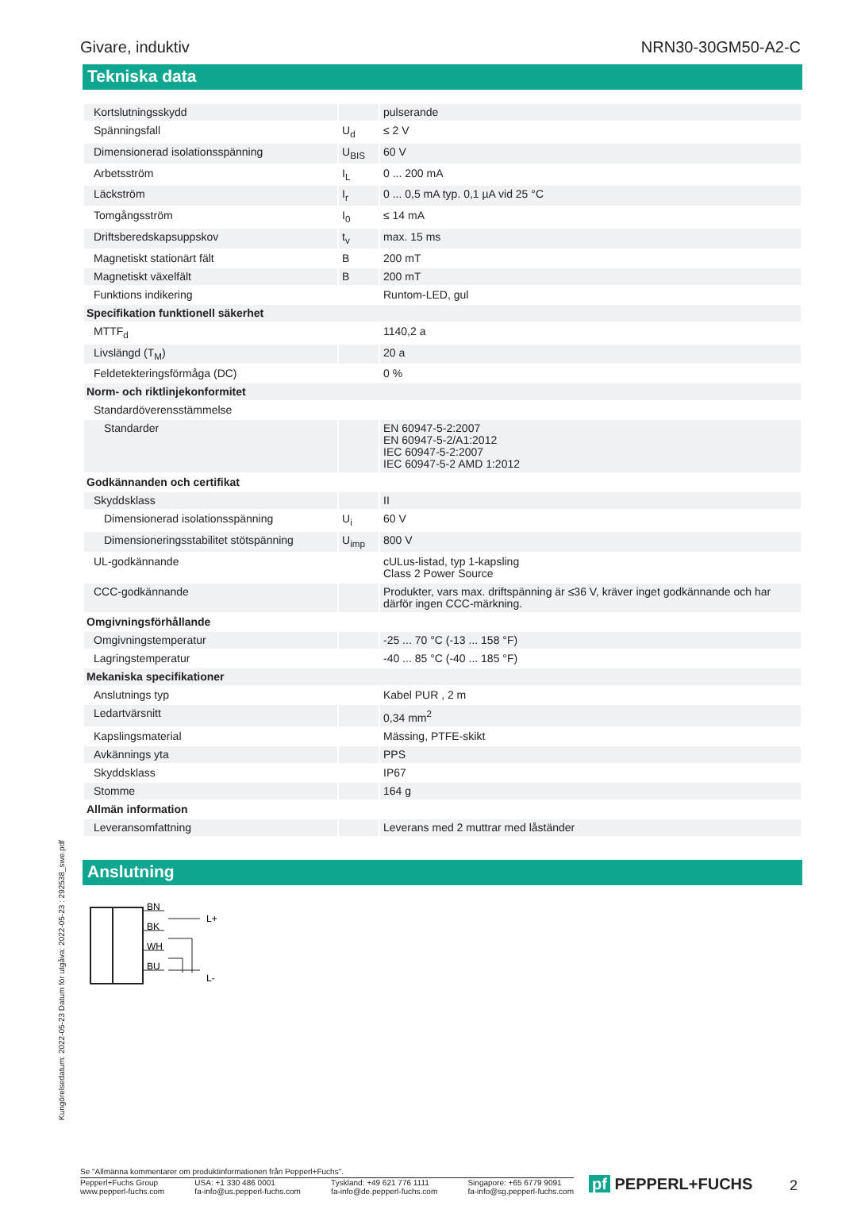Givare, induktiv NRN30-30GM50-A2-C
Tekniska data
| Kortslutningsskydd | | pulserande |
| Spänningsfall | U<sub>d</sub> | ≤ 2 V |
| Dimensionerad isolationsspänning | U<sub>BIS</sub> | 60 V |
| Arbetsström | I<sub>L</sub> | 0 ... 200 mA |
| Läckström | I<sub>r</sub> | 0 ... 0,5 mA typ. 0,1 µA vid 25 °C |
| Tomgångsström | I<sub>0</sub> | ≤ 14 mA |
| Driftsberedskapsuppskov | t<sub>v</sub> | max. 15 ms |
| Magnetiskt stationärt fält | B | 200 mT |
| Magnetiskt växelfält | B | 200 mT |
| Funktions indikering | | Runtom-LED, gul |
| Specifikation funktionell säkerhet | | |
| MTTF<sub>d</sub> | | 1140,2 a |
| Livslängd (T<sub>M</sub>) | | 20 a |
| Feldetekteringsförmåga (DC) | | 0 % |
| Norm- och riktlinjekonformitet | | |
| Standardöverensstämmelse | | |
| Standarder | | EN 60947-5-2:2007 EN 60947-5-2/A1:2012 IEC 60947-5-2:2007 IEC 60947-5-2 AMD 1:2012 |
| Godkännanden och certifikat | | |
| Skyddsklass | | II |
| Dimensionerad isolationsspänning | U<sub>i</sub> | 60 V |
| Dimensioneringsstabilitet stötspänning | U<sub>imp</sub> | 800 V |
| UL-godkännande | | cULus-listad, typ 1-kapsling Class 2 Power Source |
| CCC-godkännande | | Produkter, vars max. driftspänning är ≤36 V, kräver inget godkännande och har därför ingen CCC-märkning. |
| Omgivningsförhållande | | |
| Omgivningstemperatur | | -25 ... 70 °C (-13 ... 158 °F) |
| Lagringstemperatur | | -40 ... 85 °C (-40 ... 185 °F) |
| Mekaniska specifikationer | | |
| Anslutnings typ | | Kabel PUR , 2 m |
| Ledartvärsnitt | | 0,34 mm<sup>2</sup> |
| Kapslingsmaterial | | Mässing, PTFE-skikt |
| Avkännings yta | | PPS |
| Skyddsklass | | IP67 |
| Stomme | | 164 g |
| Allmän information | | |
| Leveransomfattning | | Leverans med 2 muttrar med låständer |
Anslutning
BN
BK
WH
BU
L+
L-
Kungörelsedatum: 2022-05-23 Datum för utgåva: 2022-05-23 : 292538_swe.pdf
Se "Allmänna kommentarer om produktinformationen från Pepperl+Fuchs".
Pepperl+Fuchs Group
www.pepperl-fuchs.com USA: +1 330 486 0001
fa-info@us.pepperl-fuchs.com Tyskland: +49 621 776 1111
fa-info@de.pepperl-fuchs.com Singapore: +65 6779 9091
fa-info@sg.pepperl-fuchs.com
pf PEPPERL+FUCHS 2